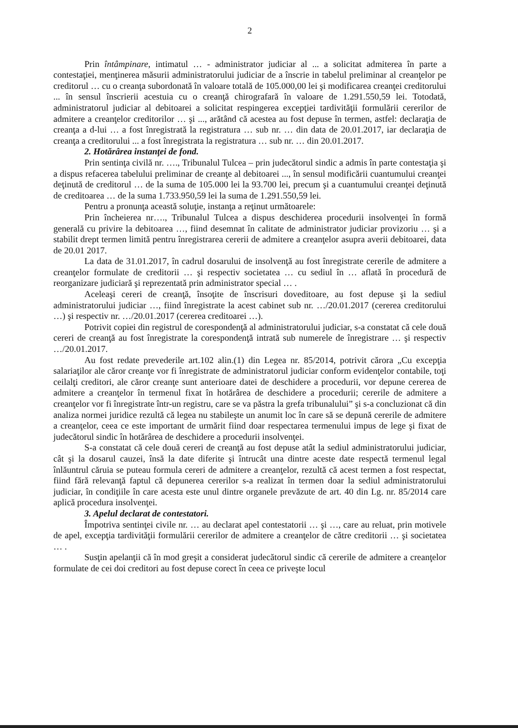2
Prin întâmpinare, intimatul … - administrator judiciar al ... a solicitat admiterea în parte a contestaţiei, menţinerea măsurii administratorului judiciar de a înscrie in tabelul preliminar al creanţelor pe creditorul … cu o creanţa subordonată în valoare totală de 105.000,00 lei şi modificarea creanţei creditorului ... în sensul înscrierii acestuia cu o creanţă chirografară în valoare de 1.291.550,59 lei. Totodată, administratorul judiciar al debitoarei a solicitat respingerea excepţiei tardivităţii formulării cererilor de admitere a creanţelor creditorilor … şi ..., arătând că acestea au fost depuse în termen, astfel: declaraţia de creanţa a d-lui … a fost înregistrată la registratura … sub nr. … din data de 20.01.2017, iar declaraţia de creanţa a creditorului ... a fost înregistrata la registratura … sub nr. … din 20.01.2017.
2. Hotărârea instanţei de fond.
Prin sentinţa civilă nr. …., Tribunalul Tulcea – prin judecătorul sindic a admis în parte contestaţia şi a dispus refacerea tabelului preliminar de creanţe al debitoarei ..., în sensul modificării cuantumului creanţei deţinută de creditorul … de la suma de 105.000 lei la 93.700 lei, precum şi a cuantumului creanţei deţinută de creditoarea … de la suma 1.733.950,59 lei la suma de 1.291.550,59 lei.
Pentru a pronunţa această soluţie, instanţa a reţinut următoarele:
Prin încheierea nr…., Tribunalul Tulcea a dispus deschiderea procedurii insolvenţei în formă generală cu privire la debitoarea …, fiind desemnat în calitate de administrator judiciar provizoriu … şi a stabilit drept termen limită pentru înregistrarea cererii de admitere a creanţelor asupra averii debitoarei, data de 20.01 2017.
La data de 31.01.2017, în cadrul dosarului de insolvenţă au fost înregistrate cererile de admitere a creanţelor formulate de creditorii … şi respectiv societatea … cu sediul în … aflată în procedură de reorganizare judiciară şi reprezentată prin administrator special … .
Aceleaşi cereri de creanţă, însoţite de înscrisuri doveditoare, au fost depuse şi la sediul administratorului judiciar …, fiind înregistrate la acest cabinet sub nr. …/20.01.2017 (cererea creditorului …) şi respectiv nr. …/20.01.2017 (cererea creditoarei …).
Potrivit copiei din registrul de corespondenţă al administratorului judiciar, s-a constatat că cele două cereri de creanţă au fost înregistrate la corespondenţă intrată sub numerele de înregistrare … şi respectiv …/20.01.2017.
Au fost redate prevederile art.102 alin.(1) din Legea nr. 85/2014, potrivit cărora „Cu excepţia salariaţilor ale căror creanţe vor fi înregistrate de administratorul judiciar conform evidenţelor contabile, toţi ceilalţi creditori, ale căror creanţe sunt anterioare datei de deschidere a procedurii, vor depune cererea de admitere a creanţelor în termenul fixat în hotărârea de deschidere a procedurii; cererile de admitere a creanţelor vor fi înregistrate într-un registru, care se va păstra la grefa tribunalului” şi s-a concluzionat că din analiza normei juridice rezultă că legea nu stabileşte un anumit loc în care să se depună cererile de admitere a creanţelor, ceea ce este important de urmărit fiind doar respectarea termenului impus de lege şi fixat de judecătorul sindic în hotărârea de deschidere a procedurii insolvenţei.
S-a constatat că cele două cereri de creanţă au fost depuse atât la sediul administratorului judiciar, cât şi la dosarul cauzei, însă la date diferite şi întrucât una dintre aceste date respectă termenul legal înlăuntrul căruia se puteau formula cereri de admitere a creanţelor, rezultă că acest termen a fost respectat, fiind fără relevanţă faptul că depunerea cererilor s-a realizat în termen doar la sediul administratorului judiciar, în condiţiile în care acesta este unul dintre organele prevăzute de art. 40 din Lg. nr. 85/2014 care aplică procedura insolvenţei.
3. Apelul declarat de contestatori.
Împotriva sentinţei civile nr. … au declarat apel contestatorii … şi …, care au reluat, prin motivele de apel, excepţia tardivităţii formulării cererilor de admitere a creanţelor de către creditorii … şi societatea … .
Susţin apelanţii că în mod greşit a considerat judecătorul sindic că cererile de admitere a creanţelor formulate de cei doi creditori au fost depuse corect în ceea ce priveşte locul